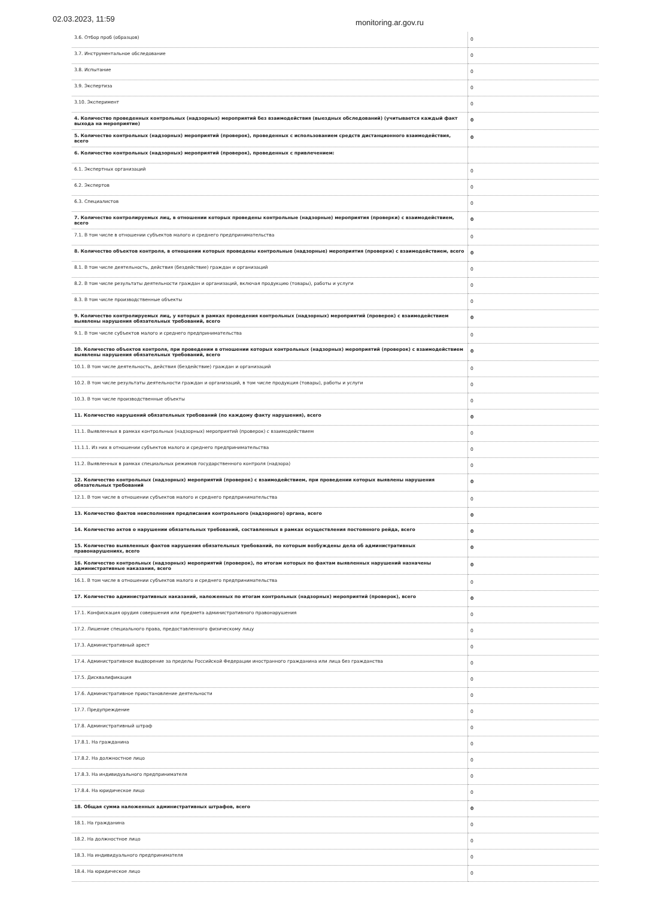02.03.2023, 11:59 monitoring.ar.gov.ru
| 3.6. Отбор проб (образцов) | 0 |
| 3.7. Инструментальное обследование | 0 |
| 3.8. Испытание | 0 |
| 3.9. Экспертиза | 0 |
| 3.10. Эксперимент | 0 |
| 4. Количество проведенных контрольных (надзорных) мероприятий без взаимодействия (выездных обследований) (учитывается каждый факт выхода на мероприятие) | 0 |
| 5. Количество контрольных (надзорных) мероприятий (проверок), проведенных с использованием средств дистанционного взаимодействия, всего | 0 |
| 6. Количество контрольных (надзорных) мероприятий (проверок), проведенных с привлечением: | |
| 6.1. Экспертных организаций | 0 |
| 6.2. Экспертов | 0 |
| 6.3. Специалистов | 0 |
| 7. Количество контролируемых лиц, в отношении которых проведены контрольные (надзорные) мероприятия (проверки) с взаимодействием, всего | 0 |
| 7.1. В том числе в отношении субъектов малого и среднего предпринимательства | 0 |
| 8. Количество объектов контроля, в отношении которых проведены контрольные (надзорные) мероприятия (проверки) с взаимодействием, всего | 0 |
| 8.1. В том числе деятельность, действия (бездействие) граждан и организаций | 0 |
| 8.2. В том числе результаты деятельности граждан и организаций, включая продукцию (товары), работы и услуги | 0 |
| 8.3. В том числе производственные объекты | 0 |
| 9. Количество контролируемых лиц, у которых в рамках проведения контрольных (надзорных) мероприятий (проверок) с взаимодействием выявлены нарушения обязательных требований, всего | 0 |
| 9.1. В том числе субъектов малого и среднего предпринимательства | 0 |
| 10. Количество объектов контроля, при проведении в отношении которых контрольных (надзорных) мероприятий (проверок) с взаимодействием выявлены нарушения обязательных требований, всего | 0 |
| 10.1. В том числе деятельность, действия (бездействие) граждан и организаций | 0 |
| 10.2. В том числе результаты деятельности граждан и организаций, в том числе продукция (товары), работы и услуги | 0 |
| 10.3. В том числе производственные объекты | 0 |
| 11. Количество нарушений обязательных требований (по каждому факту нарушения), всего | 0 |
| 11.1. Выявленных в рамках контрольных (надзорных) мероприятий (проверок) с взаимодействием | 0 |
| 11.1.1. Из них в отношении субъектов малого и среднего предпринимательства | 0 |
| 11.2. Выявленных в рамках специальных режимов государственного контроля (надзора) | 0 |
| 12. Количество контрольных (надзорных) мероприятий (проверок) с взаимодействием, при проведении которых выявлены нарушения обязательных требований | 0 |
| 12.1. В том числе в отношении субъектов малого и среднего предпринимательства | 0 |
| 13. Количество фактов неисполнения предписания контрольного (надзорного) органа, всего | 0 |
| 14. Количество актов о нарушении обязательных требований, составленных в рамках осуществления постоянного рейда, всего | 0 |
| 15. Количество выявленных фактов нарушения обязательных требований, по которым возбуждены дела об административных правонарушениях, всего | 0 |
| 16. Количество контрольных (надзорных) мероприятий (проверок), по итогам которых по фактам выявленных нарушений назначены административные наказания, всего | 0 |
| 16.1. В том числе в отношении субъектов малого и среднего предпринимательства | 0 |
| 17. Количество административных наказаний, наложенных по итогам контрольных (надзорных) мероприятий (проверок), всего | 0 |
| 17.1. Конфискация орудия совершения или предмета административного правонарушения | 0 |
| 17.2. Лишение специального права, предоставленного физическому лицу | 0 |
| 17.3. Административный арест | 0 |
| 17.4. Административное выдворение за пределы Российской Федерации иностранного гражданина или лица без гражданства | 0 |
| 17.5. Дисквалификация | 0 |
| 17.6. Административное приостановление деятельности | 0 |
| 17.7. Предупреждение | 0 |
| 17.8. Административный штраф | 0 |
| 17.8.1. На гражданина | 0 |
| 17.8.2. На должностное лицо | 0 |
| 17.8.3. На индивидуального предпринимателя | 0 |
| 17.8.4. На юридическое лицо | 0 |
| 18. Общая сумма наложенных административных штрафов, всего | 0 |
| 18.1. На гражданина | 0 |
| 18.2. На должностное лицо | 0 |
| 18.3. На индивидуального предпринимателя | 0 |
| 18.4. На юридическое лицо | 0 |